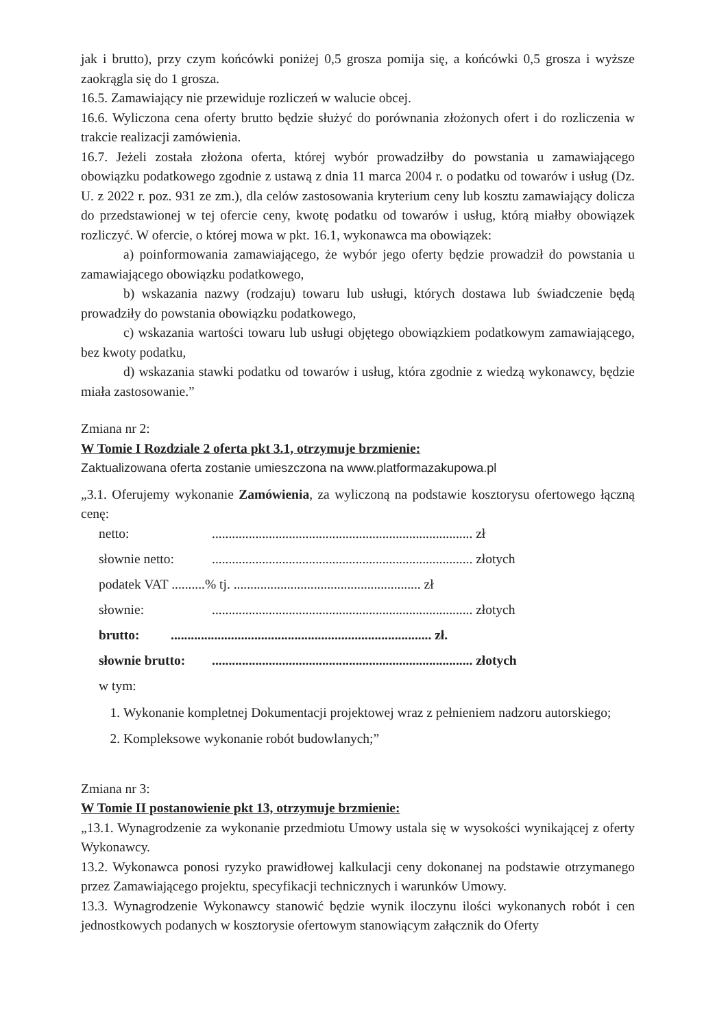jak i brutto), przy czym końcówki poniżej 0,5 grosza pomija się, a końcówki 0,5 grosza i wyższe zaokrągla się do 1 grosza.
16.5. Zamawiający nie przewiduje rozliczeń w walucie obcej.
16.6. Wyliczona cena oferty brutto będzie służyć do porównania złożonych ofert i do rozliczenia w trakcie realizacji zamówienia.
16.7. Jeżeli została złożona oferta, której wybór prowadziłby do powstania u zamawiającego obowiązku podatkowego zgodnie z ustawą z dnia 11 marca 2004 r. o podatku od towarów i usług (Dz. U. z 2022 r. poz. 931 ze zm.), dla celów zastosowania kryterium ceny lub kosztu zamawiający dolicza do przedstawionej w tej ofercie ceny, kwotę podatku od towarów i usług, którą miałby obowiązek rozliczyć. W ofercie, o której mowa w pkt. 16.1, wykonawca ma obowiązek:
a) poinformowania zamawiającego, że wybór jego oferty będzie prowadził do powstania u zamawiającego obowiązku podatkowego,
b) wskazania nazwy (rodzaju) towaru lub usługi, których dostawa lub świadczenie będą prowadziły do powstania obowiązku podatkowego,
c) wskazania wartości towaru lub usługi objętego obowiązkiem podatkowym zamawiającego, bez kwoty podatku,
d) wskazania stawki podatku od towarów i usług, która zgodnie z wiedzą wykonawcy, będzie miała zastosowanie.”
Zmiana nr 2:
W Tomie I Rozdziale 2 oferta pkt 3.1, otrzymuje brzmienie:
Zaktualizowana oferta zostanie umieszczona na www.platformazakupowa.pl
„3.1. Oferujemy wykonanie Zamówienia, za wyliczoną na podstawie kosztorysu ofertowego łączną cenę:
netto:.............................................................................. zł
słownie netto:.............................................................................. złotych
podatek VAT ..........% tj. ........................................................ zł
słownie:.............................................................................. złotych
brutto:.............................................................................. zł.
słownie brutto:.............................................................................. złotych
w tym:
1. Wykonanie kompletnej Dokumentacji projektowej wraz z pełnieniem nadzoru autorskiego;
2. Kompleksowe wykonanie robót budowlanych;”
Zmiana nr 3:
W Tomie II postanowienie pkt 13, otrzymuje brzmienie:
„13.1. Wynagrodzenie za wykonanie przedmiotu Umowy ustala się w wysokości wynikającej z oferty Wykonawcy.
13.2. Wykonawca ponosi ryzyko prawidłowej kalkulacji ceny dokonanej na podstawie otrzymanego przez Zamawiającego projektu, specyfikacji technicznych i warunków Umowy.
13.3. Wynagrodzenie Wykonawcy stanowić będzie wynik iloczynu ilości wykonanych robót i cen jednostkowych podanych w kosztorysie ofertowym stanowiącym załącznik do Oferty